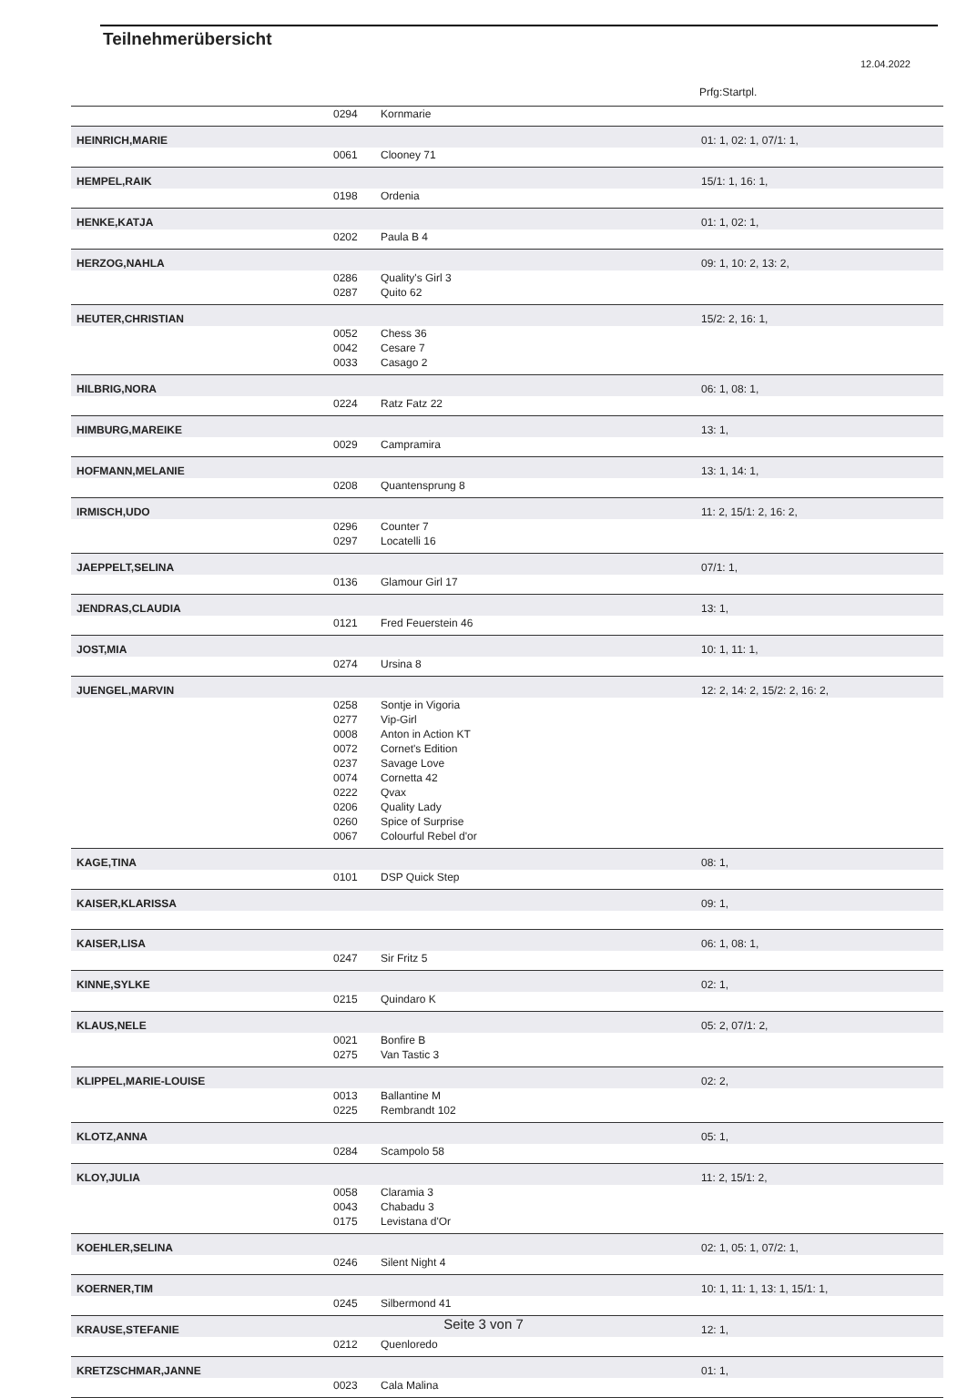Teilnehmerübersicht
12.04.2022
Prfg:Startpl.
| | 0294 | Kornmarie | |
| HEINRICH,MARIE | | | 01: 1, 02: 1, 07/1: 1, |
| | 0061 | Clooney 71 | |
| HEMPEL,RAIK | | | 15/1: 1, 16: 1, |
| | 0198 | Ordenia | |
| HENKE,KATJA | | | 01: 1, 02: 1, |
| | 0202 | Paula B 4 | |
| HERZOG,NAHLA | | | 09: 1, 10: 2, 13: 2, |
| | 0286 | Quality's Girl 3 | |
| | 0287 | Quito 62 | |
| HEUTER,CHRISTIAN | | | 15/2: 2, 16: 1, |
| | 0052 | Chess 36 | |
| | 0042 | Cesare 7 | |
| | 0033 | Casago 2 | |
| HILBRIG,NORA | | | 06: 1, 08: 1, |
| | 0224 | Ratz Fatz 22 | |
| HIMBURG,MAREIKE | | | 13: 1, |
| | 0029 | Campramira | |
| HOFMANN,MELANIE | | | 13: 1, 14: 1, |
| | 0208 | Quantensprung 8 | |
| IRMISCH,UDO | | | 11: 2, 15/1: 2, 16: 2, |
| | 0296 | Counter 7 | |
| | 0297 | Locatelli 16 | |
| JAEPPELT,SELINA | | | 07/1: 1, |
| | 0136 | Glamour Girl 17 | |
| JENDRAS,CLAUDIA | | | 13: 1, |
| | 0121 | Fred Feuerstein 46 | |
| JOST,MIA | | | 10: 1, 11: 1, |
| | 0274 | Ursina 8 | |
| JUENGEL,MARVIN | | | 12: 2, 14: 2, 15/2: 2, 16: 2, |
| | 0258 | Sontje in Vigoria | |
| | 0277 | Vip-Girl | |
| | 0008 | Anton in Action KT | |
| | 0072 | Cornet's Edition | |
| | 0237 | Savage Love | |
| | 0074 | Cornetta 42 | |
| | 0222 | Qvax | |
| | 0206 | Quality Lady | |
| | 0260 | Spice of Surprise | |
| | 0067 | Colourful Rebel d'or | |
| KAGE,TINA | | | 08: 1, |
| | 0101 | DSP Quick Step | |
| KAISER,KLARISSA | | | 09: 1, |
| KAISER,LISA | | | 06: 1, 08: 1, |
| | 0247 | Sir Fritz 5 | |
| KINNE,SYLKE | | | 02: 1, |
| | 0215 | Quindaro K | |
| KLAUS,NELE | | | 05: 2, 07/1: 2, |
| | 0021 | Bonfire B | |
| | 0275 | Van Tastic 3 | |
| KLIPPEL,MARIE-LOUISE | | | 02: 2, |
| | 0013 | Ballantine M | |
| | 0225 | Rembrandt 102 | |
| KLOTZ,ANNA | | | 05: 1, |
| | 0284 | Scampolo 58 | |
| KLOY,JULIA | | | 11: 2, 15/1: 2, |
| | 0058 | Claramia 3 | |
| | 0043 | Chabadu 3 | |
| | 0175 | Levistana d'Or | |
| KOEHLER,SELINA | | | 02: 1, 05: 1, 07/2: 1, |
| | 0246 | Silent Night 4 | |
| KOERNER,TIM | | | 10: 1, 11: 1, 13: 1, 15/1: 1, |
| | 0245 | Silbermond 41 | |
| KRAUSE,STEFANIE | | | 12: 1, |
| | 0212 | Quenloredo | |
| KRETZSCHMAR,JANNE | | | 01: 1, |
| | 0023 | Cala Malina | |
Seite 3 von 7